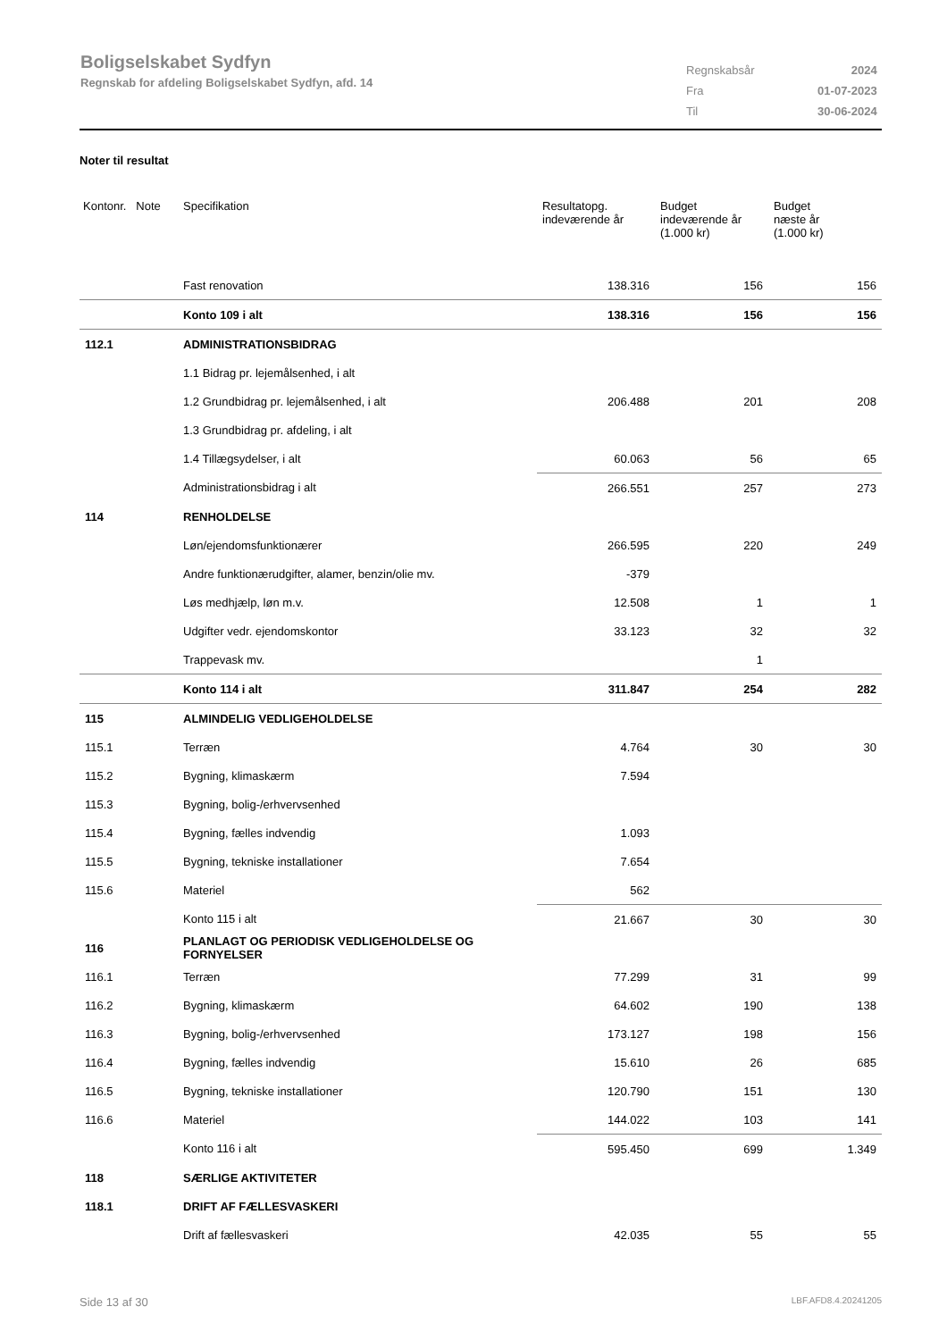Boligselskabet Sydfyn
Regnskab for afdeling Boligselskabet Sydfyn, afd. 14
| Regnskabsår | 2024 |
| Fra | 01-07-2023 |
| Til | 30-06-2024 |
Noter til resultat
| Kontonr. Note | Specifikation | Resultatopg. indeværende år | Budget indeværende år (1.000 kr) | Budget næste år (1.000 kr) |
| --- | --- | --- | --- | --- |
| | Fast renovation | 138.316 | 156 | 156 |
| | Konto 109 i alt | 138.316 | 156 | 156 |
| 112.1 | ADMINISTRATIONSBIDRAG | | | |
| | 1.1 Bidrag pr. lejemålsenhed, i alt | | | |
| | 1.2 Grundbidrag pr. lejemålsenhed, i alt | 206.488 | 201 | 208 |
| | 1.3 Grundbidrag pr. afdeling, i alt | | | |
| | 1.4 Tillægsydelser, i alt | 60.063 | 56 | 65 |
| | Administrationsbidrag i alt | 266.551 | 257 | 273 |
| 114 | RENHOLDELSE | | | |
| | Løn/ejendomsfunktionærer | 266.595 | 220 | 249 |
| | Andre funktionærudgifter, alamer, benzin/olie mv. | -379 | | |
| | Løs medhjælp, løn m.v. | 12.508 | 1 | 1 |
| | Udgifter vedr. ejendomskontor | 33.123 | 32 | 32 |
| | Trappevask mv. | | 1 | |
| | Konto 114 i alt | 311.847 | 254 | 282 |
| 115 | ALMINDELIG VEDLIGEHOLDELSE | | | |
| 115.1 | Terræn | 4.764 | 30 | 30 |
| 115.2 | Bygning, klimaskærm | 7.594 | | |
| 115.3 | Bygning, bolig-/erhvervsenhed | | | |
| 115.4 | Bygning, fælles indvendig | 1.093 | | |
| 115.5 | Bygning, tekniske installationer | 7.654 | | |
| 115.6 | Materiel | 562 | | |
| | Konto 115 i alt | 21.667 | 30 | 30 |
| 116 | PLANLAGT OG PERIODISK VEDLIGEHOLDELSE OG FORNYELSER | | | |
| 116.1 | Terræn | 77.299 | 31 | 99 |
| 116.2 | Bygning, klimaskærm | 64.602 | 190 | 138 |
| 116.3 | Bygning, bolig-/erhvervsenhed | 173.127 | 198 | 156 |
| 116.4 | Bygning, fælles indvendig | 15.610 | 26 | 685 |
| 116.5 | Bygning, tekniske installationer | 120.790 | 151 | 130 |
| 116.6 | Materiel | 144.022 | 103 | 141 |
| | Konto 116 i alt | 595.450 | 699 | 1.349 |
| 118 | SÆRLIGE AKTIVITETER | | | |
| 118.1 | DRIFT AF FÆLLESVASKERI | | | |
| | Drift af fællesvaskeri | 42.035 | 55 | 55 |
Side 13 af 30 LBF.AFD8.4.20241205